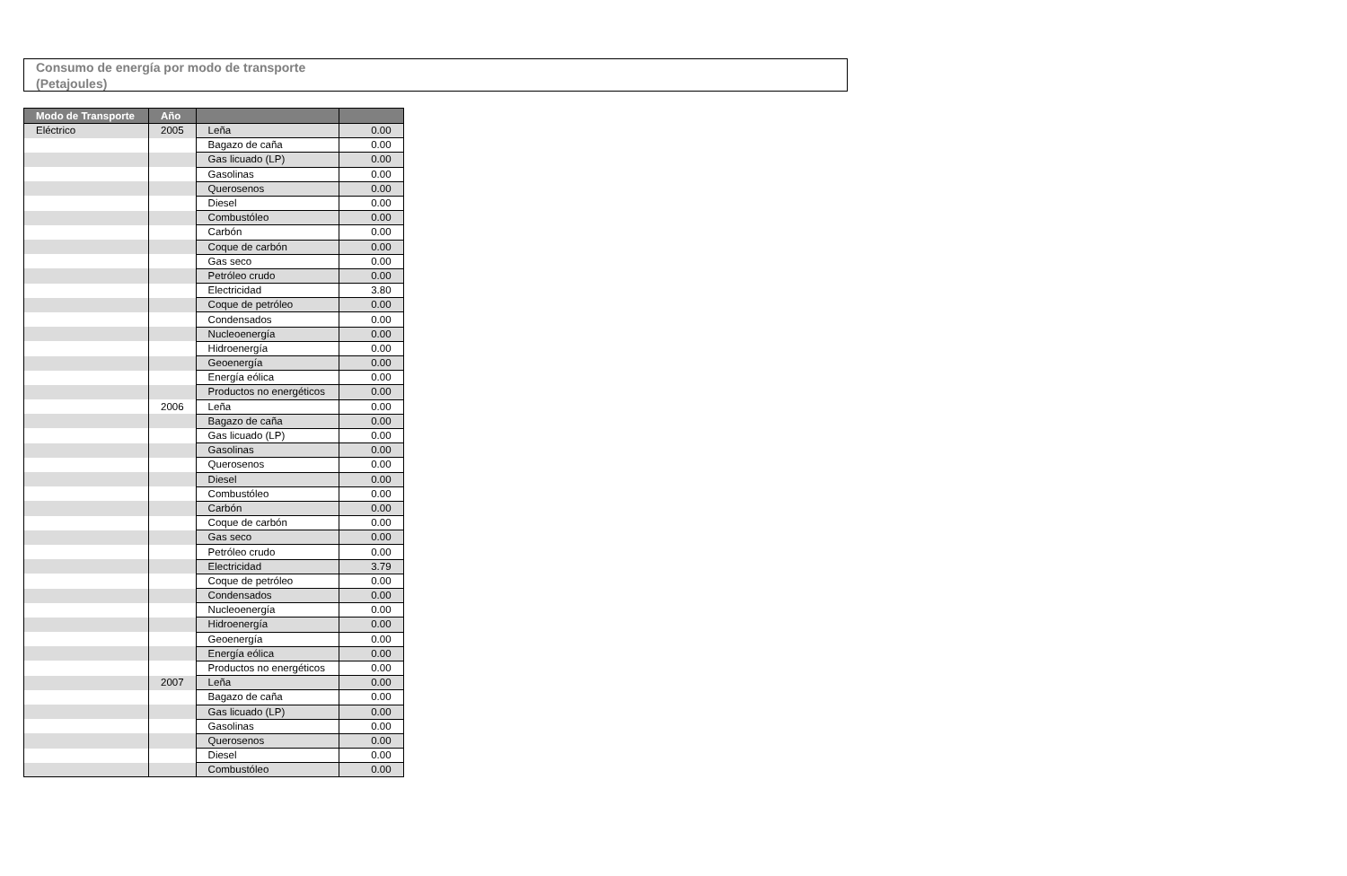Consumo de energía por modo de transporte
(Petajoules)
| Modo de Transporte | Año | | |
| --- | --- | --- | --- |
| Eléctrico | 2005 | Leña | 0.00 |
| | | Bagazo de caña | 0.00 |
| | | Gas licuado (LP) | 0.00 |
| | | Gasolinas | 0.00 |
| | | Querosenos | 0.00 |
| | | Diesel | 0.00 |
| | | Combustóleo | 0.00 |
| | | Carbón | 0.00 |
| | | Coque de carbón | 0.00 |
| | | Gas seco | 0.00 |
| | | Petróleo crudo | 0.00 |
| | | Electricidad | 3.80 |
| | | Coque de petróleo | 0.00 |
| | | Condensados | 0.00 |
| | | Nucleoenergía | 0.00 |
| | | Hidroenergía | 0.00 |
| | | Geoenergía | 0.00 |
| | | Energía eólica | 0.00 |
| | | Productos no energéticos | 0.00 |
| | 2006 | Leña | 0.00 |
| | | Bagazo de caña | 0.00 |
| | | Gas licuado (LP) | 0.00 |
| | | Gasolinas | 0.00 |
| | | Querosenos | 0.00 |
| | | Diesel | 0.00 |
| | | Combustóleo | 0.00 |
| | | Carbón | 0.00 |
| | | Coque de carbón | 0.00 |
| | | Gas seco | 0.00 |
| | | Petróleo crudo | 0.00 |
| | | Electricidad | 3.79 |
| | | Coque de petróleo | 0.00 |
| | | Condensados | 0.00 |
| | | Nucleoenergía | 0.00 |
| | | Hidroenergía | 0.00 |
| | | Geoenergía | 0.00 |
| | | Energía eólica | 0.00 |
| | | Productos no energéticos | 0.00 |
| | 2007 | Leña | 0.00 |
| | | Bagazo de caña | 0.00 |
| | | Gas licuado (LP) | 0.00 |
| | | Gasolinas | 0.00 |
| | | Querosenos | 0.00 |
| | | Diesel | 0.00 |
| | | Combustóleo | 0.00 |